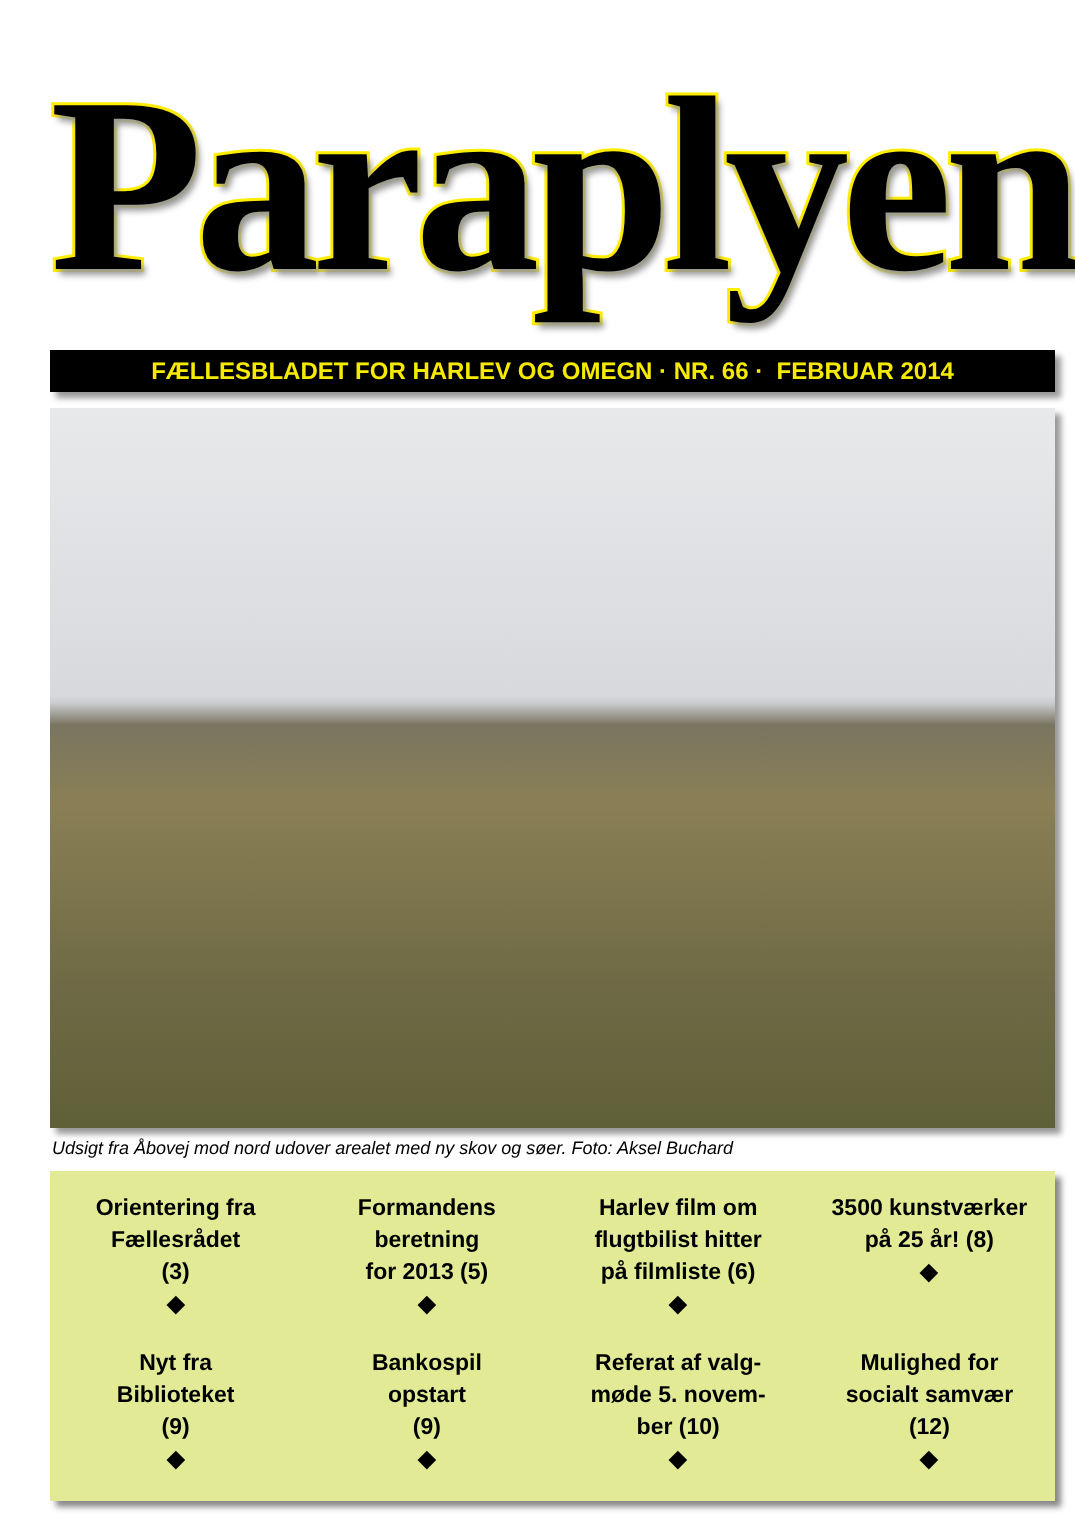Paraplyen
FÆLLESBLADET FOR HARLEV OG OMEGN · NR. 66 · FEBRUAR 2014
Udsigt fra Åbovej mod nord udover arealet med ny skov og søer. Foto: Aksel Buchard
Orientering fra
Fællesrådet
(3)
◆
Formandens
beretning
for 2013 (5)
◆
Harlev film om
flugtbilist hitter
på filmliste (6)
◆
3500 kunstværker
på 25 år! (8)
◆
Nyt fra
Biblioteket
(9)
◆
Bankospil
opstart
(9)
◆
Referat af valg-
møde 5. novem-
ber (10)
◆
Mulighed for
socialt samvær
(12)
◆